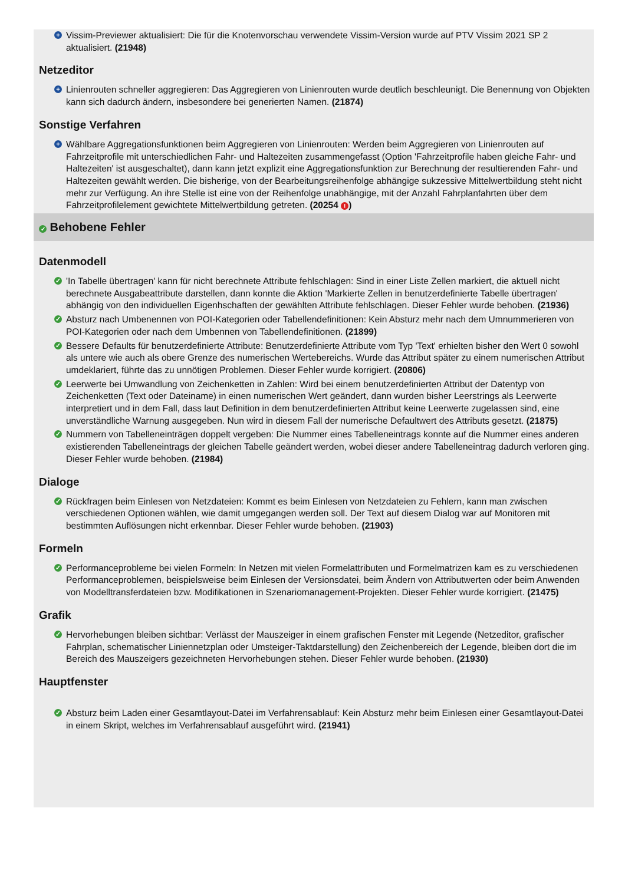+ Vissim-Previewer aktualisiert: Die für die Knotenvorschau verwendete Vissim-Version wurde auf PTV Vissim 2021 SP 2 aktualisiert. (21948)
Netzeditor
+ Linienrouten schneller aggregieren: Das Aggregieren von Linienrouten wurde deutlich beschleunigt. Die Benennung von Objekten kann sich dadurch ändern, insbesondere bei generierten Namen. (21874)
Sonstige Verfahren
+ Wählbare Aggregationsfunktionen beim Aggregieren von Linienrouten: Werden beim Aggregieren von Linienrouten auf Fahrzeitprofile mit unterschiedlichen Fahr- und Haltezeiten zusammengefasst (Option 'Fahrzeitprofile haben gleiche Fahr- und Haltezeiten' ist ausgeschaltet), dann kann jetzt explizit eine Aggregationsfunktion zur Berechnung der resultierenden Fahr- und Haltezeiten gewählt werden. Die bisherige, von der Bearbeitungsreihenfolge abhängige sukzessive Mittelwertbildung steht nicht mehr zur Verfügung. An ihre Stelle ist eine von der Reihenfolge unabhängige, mit der Anzahl Fahrplanfahrten über dem Fahrzeitprofilelement gewichtete Mittelwertbildung getreten. (20254 !)
✓ Behobene Fehler
Datenmodell
✓ 'In Tabelle übertragen' kann für nicht berechnete Attribute fehlschlagen: Sind in einer Liste Zellen markiert, die aktuell nicht berechnete Ausgabeattribute darstellen, dann konnte die Aktion 'Markierte Zellen in benutzerdefinierte Tabelle übertragen' abhängig von den individuellen Eigenhschaften der gewählten Attribute fehlschlagen. Dieser Fehler wurde behoben. (21936)
✓ Absturz nach Umbenennen von POI-Kategorien oder Tabellendefinitionen: Kein Absturz mehr nach dem Umnummerieren von POI-Kategorien oder nach dem Umbennen von Tabellendefinitionen. (21899)
✓ Bessere Defaults für benutzerdefinierte Attribute: Benutzerdefinierte Attribute vom Typ 'Text' erhielten bisher den Wert 0 sowohl als untere wie auch als obere Grenze des numerischen Wertebereichs. Wurde das Attribut später zu einem numerischen Attribut umdeklariert, führte das zu unnötigen Problemen. Dieser Fehler wurde korrigiert. (20806)
✓ Leerwerte bei Umwandlung von Zeichenketten in Zahlen: Wird bei einem benutzerdefinierten Attribut der Datentyp von Zeichenketten (Text oder Dateiname) in einen numerischen Wert geändert, dann wurden bisher Leerstrings als Leerwerte interpretiert und in dem Fall, dass laut Definition in dem benutzerdefinierten Attribut keine Leerwerte zugelassen sind, eine unverständliche Warnung ausgegeben. Nun wird in diesem Fall der numerische Defaultwert des Attributs gesetzt. (21875)
✓ Nummern von Tabelleneinträgen doppelt vergeben: Die Nummer eines Tabelleneintrags konnte auf die Nummer eines anderen existierenden Tabelleneintrags der gleichen Tabelle geändert werden, wobei dieser andere Tabelleneintrag dadurch verloren ging. Dieser Fehler wurde behoben. (21984)
Dialoge
✓ Rückfragen beim Einlesen von Netzdateien: Kommt es beim Einlesen von Netzdateien zu Fehlern, kann man zwischen verschiedenen Optionen wählen, wie damit umgegangen werden soll. Der Text auf diesem Dialog war auf Monitoren mit bestimmten Auflösungen nicht erkennbar. Dieser Fehler wurde behoben. (21903)
Formeln
✓ Performanceprobleme bei vielen Formeln: In Netzen mit vielen Formelattributen und Formelmatrizen kam es zu verschiedenen Performanceproblemen, beispielsweise beim Einlesen der Versionsdatei, beim Ändern von Attributwerten oder beim Anwenden von Modelltransferdateien bzw. Modifikationen in Szenariomanagement-Projekten. Dieser Fehler wurde korrigiert. (21475)
Grafik
✓ Hervorhebungen bleiben sichtbar: Verlässt der Mauszeiger in einem grafischen Fenster mit Legende (Netzeditor, grafischer Fahrplan, schematischer Liniennetzplan oder Umsteiger-Taktdarstellung) den Zeichenbereich der Legende, bleiben dort die im Bereich des Mauszeigers gezeichneten Hervorhebungen stehen. Dieser Fehler wurde behoben. (21930)
Hauptfenster
✓ Absturz beim Laden einer Gesamtlayout-Datei im Verfahrensablauf: Kein Absturz mehr beim Einlesen einer Gesamtlayout-Datei in einem Skript, welches im Verfahrensablauf ausgeführt wird. (21941)